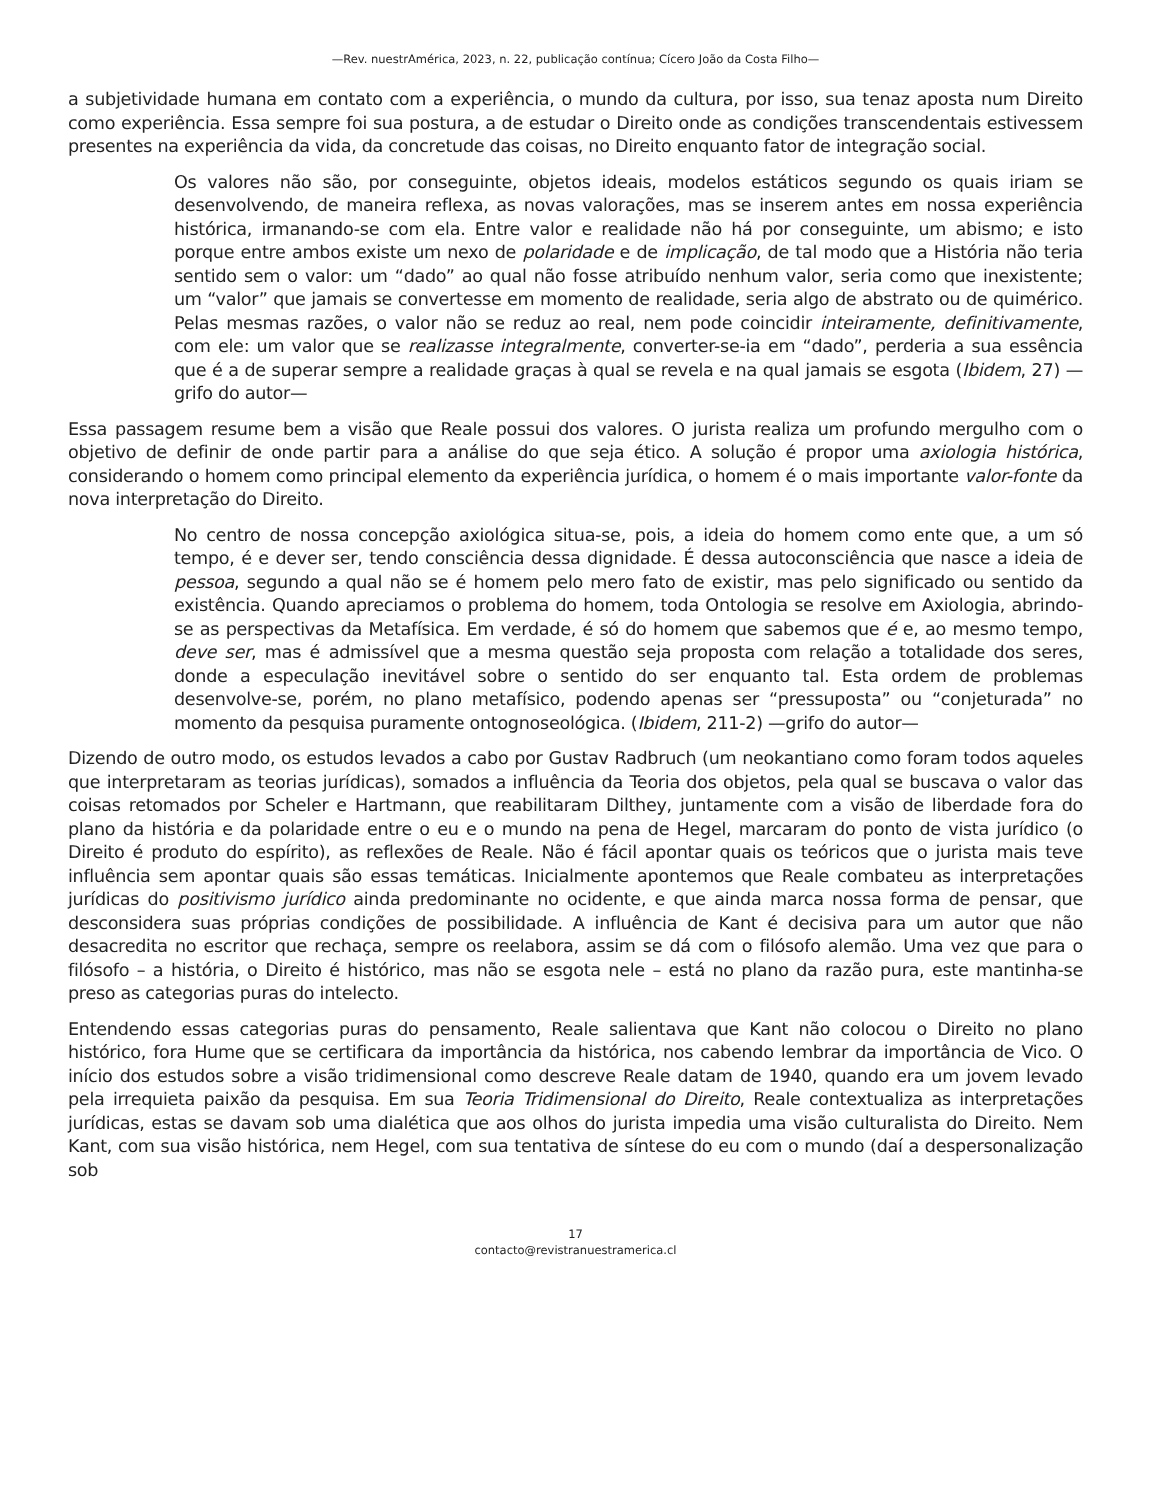—Rev. nuestrAmérica, 2023, n. 22, publicação contínua; Cícero João da Costa Filho—
a subjetividade humana em contato com a experiência, o mundo da cultura, por isso, sua tenaz aposta num Direito como experiência. Essa sempre foi sua postura, a de estudar o Direito onde as condições transcendentais estivessem presentes na experiência da vida, da concretude das coisas, no Direito enquanto fator de integração social.
Os valores não são, por conseguinte, objetos ideais, modelos estáticos segundo os quais iriam se desenvolvendo, de maneira reflexa, as novas valorações, mas se inserem antes em nossa experiência histórica, irmanando-se com ela. Entre valor e realidade não há por conseguinte, um abismo; e isto porque entre ambos existe um nexo de polaridade e de implicação, de tal modo que a História não teria sentido sem o valor: um “dado” ao qual não fosse atribuído nenhum valor, seria como que inexistente; um “valor” que jamais se convertesse em momento de realidade, seria algo de abstrato ou de quimérico. Pelas mesmas razões, o valor não se reduz ao real, nem pode coincidir inteiramente, definitivamente, com ele: um valor que se realizasse integralmente, converter-se-ia em “dado”, perderia a sua essência que é a de superar sempre a realidade graças à qual se revela e na qual jamais se esgota (Ibidem, 27) —grifo do autor—
Essa passagem resume bem a visão que Reale possui dos valores. O jurista realiza um profundo mergulho com o objetivo de definir de onde partir para a análise do que seja ético. A solução é propor uma axiologia histórica, considerando o homem como principal elemento da experiência jurídica, o homem é o mais importante valor-fonte da nova interpretação do Direito.
No centro de nossa concepção axiológica situa-se, pois, a ideia do homem como ente que, a um só tempo, é e dever ser, tendo consciência dessa dignidade. É dessa autoconsciência que nasce a ideia de pessoa, segundo a qual não se é homem pelo mero fato de existir, mas pelo significado ou sentido da existência. Quando apreciamos o problema do homem, toda Ontologia se resolve em Axiologia, abrindo-se as perspectivas da Metafísica. Em verdade, é só do homem que sabemos que é e, ao mesmo tempo, deve ser, mas é admissível que a mesma questão seja proposta com relação a totalidade dos seres, donde a especulação inevitável sobre o sentido do ser enquanto tal. Esta ordem de problemas desenvolve-se, porém, no plano metafísico, podendo apenas ser “pressuposta” ou “conjeturada” no momento da pesquisa puramente ontognoseológica. (Ibidem, 211-2) —grifo do autor—
Dizendo de outro modo, os estudos levados a cabo por Gustav Radbruch (um neokantiano como foram todos aqueles que interpretaram as teorias jurídicas), somados a influência da Teoria dos objetos, pela qual se buscava o valor das coisas retomados por Scheler e Hartmann, que reabilitaram Dilthey, juntamente com a visão de liberdade fora do plano da história e da polaridade entre o eu e o mundo na pena de Hegel, marcaram do ponto de vista jurídico (o Direito é produto do espírito), as reflexões de Reale. Não é fácil apontar quais os teóricos que o jurista mais teve influência sem apontar quais são essas temáticas. Inicialmente apontemos que Reale combateu as interpretações jurídicas do positivismo jurídico ainda predominante no ocidente, e que ainda marca nossa forma de pensar, que desconsidera suas próprias condições de possibilidade. A influência de Kant é decisiva para um autor que não desacredita no escritor que rechaça, sempre os reelabora, assim se dá com o filósofo alemão. Uma vez que para o filósofo – a história, o Direito é histórico, mas não se esgota nele – está no plano da razão pura, este mantinha-se preso as categorias puras do intelecto.
Entendendo essas categorias puras do pensamento, Reale salientava que Kant não colocou o Direito no plano histórico, fora Hume que se certificara da importância da histórica, nos cabendo lembrar da importância de Vico. O início dos estudos sobre a visão tridimensional como descreve Reale datam de 1940, quando era um jovem levado pela irrequieta paixão da pesquisa. Em sua Teoria Tridimensional do Direito, Reale contextualiza as interpretações jurídicas, estas se davam sob uma dialética que aos olhos do jurista impedia uma visão culturalista do Direito. Nem Kant, com sua visão histórica, nem Hegel, com sua tentativa de síntese do eu com o mundo (daí a despersonalização sob
17
contacto@revistranuestramerica.cl